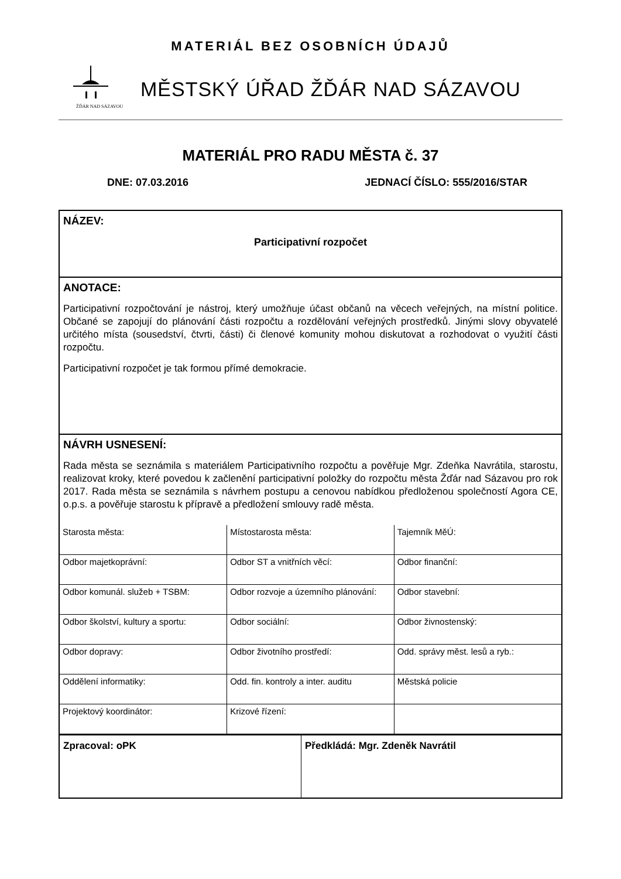MATERIÁL BEZ OSOBNÍCH ÚDAJŮ
ŽĎÁR NAD SÁZAVOU
MĚSTSKÝ ÚŘAD ŽĎÁR NAD SÁZAVOU
MATERIÁL PRO RADU MĚSTA č. 37
DNE: 07.03.2016 JEDNACÍ ČÍSLO: 555/2016/STAR
NÁZEV:
Participativní rozpočet
ANOTACE:
Participativní rozpočtování je nástroj, který umožňuje účast občanů na věcech veřejných, na místní politice. Občané se zapojují do plánování části rozpočtu a rozdělování veřejných prostředků. Jinými slovy obyvatelé určitého místa (sousedství, čtvrti, části) či členové komunity mohou diskutovat a rozhodovat o využití části rozpočtu.
Participativní rozpočet je tak formou přímé demokracie.
NÁVRH USNESENÍ:
Rada města se seznámila s materiálem Participativního rozpočtu a pověřuje Mgr. Zdeňka Navrátila, starostu, realizovat kroky, které povedou k začlenění participativní položky do rozpočtu města Žďár nad Sázavou pro rok 2017. Rada města se seznámila s návrhem postupu a cenovou nabídkou předloženou společností Agora CE, o.p.s. a pověřuje starostu k přípravě a předložení smlouvy radě města.
| Starosta města: | Místostarosta města: | Tajemník MěÚ: |
| Odbor majetkoprávní: | Odbor ST a vnitřních věcí: | Odbor finanční: |
| Odbor komunál. služeb + TSBM: | Odbor rozvoje a územního plánování: | Odbor stavební: |
| Odbor školství, kultury a sportu: | Odbor sociální: | Odbor živnostenský: |
| Odbor dopravy: | Odbor životního prostředí: | Odd. správy měst. lesů a ryb.: |
| Oddělení informatiky: | Odd. fin. kontroly a inter. auditu | Městská policie |
| Projektový koordinátor: | Krizové řízení: | |
Zpracoval: oPK Předkládá: Mgr. Zdeněk Navrátil